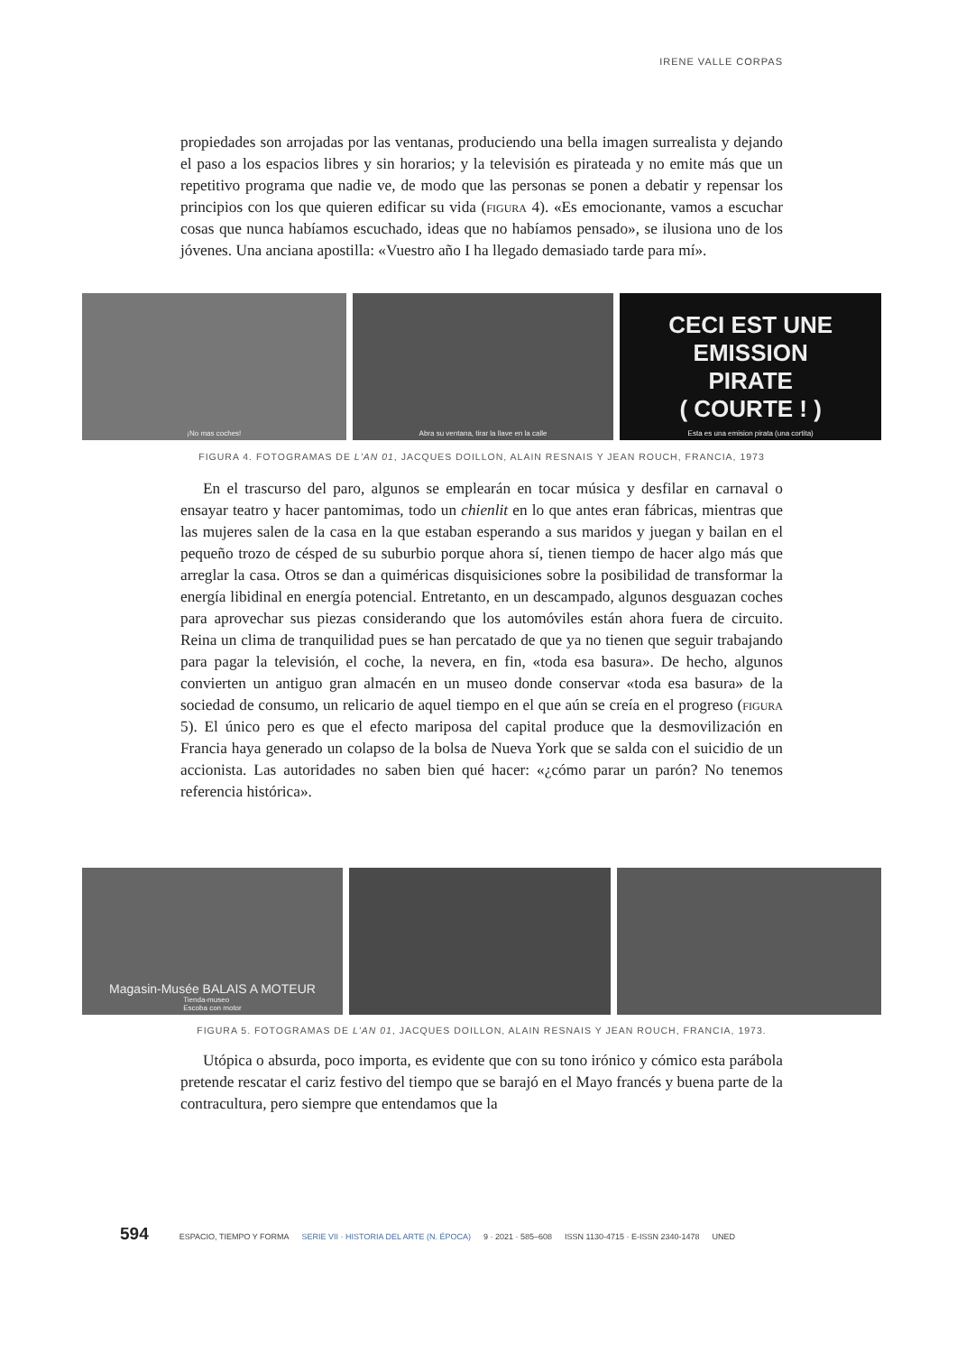IRENE VALLE CORPAS
propiedades son arrojadas por las ventanas, produciendo una bella imagen surrealista y dejando el paso a los espacios libres y sin horarios; y la televisión es pirateada y no emite más que un repetitivo programa que nadie ve, de modo que las personas se ponen a debatir y repensar los principios con los que quieren edificar su vida (figura 4). «Es emocionante, vamos a escuchar cosas que nunca habíamos escuchado, ideas que no habíamos pensado», se ilusiona uno de los jóvenes. Una anciana apostilla: «Vuestro año I ha llegado demasiado tarde para mí».
¡No mas coches! Abra su ventana, tirar la llave en la calle
CECI EST UNE
EMISSION
PIRATE
( COURTE ! )
Esta es una emision pirata (una cortita)
FIGURA 4. FOTOGRAMAS DE L'AN 01, JACQUES DOILLON, ALAIN RESNAIS Y JEAN ROUCH, FRANCIA, 1973
En el trascurso del paro, algunos se emplearán en tocar música y desfilar en carnaval o ensayar teatro y hacer pantomimas, todo un chienlit en lo que antes eran fábricas, mientras que las mujeres salen de la casa en la que estaban esperando a sus maridos y juegan y bailan en el pequeño trozo de césped de su suburbio porque ahora sí, tienen tiempo de hacer algo más que arreglar la casa. Otros se dan a quiméricas disquisiciones sobre la posibilidad de transformar la energía libidinal en energía potencial. Entretanto, en un descampado, algunos desguazan coches para aprovechar sus piezas considerando que los automóviles están ahora fuera de circuito. Reina un clima de tranquilidad pues se han percatado de que ya no tienen que seguir trabajando para pagar la televisión, el coche, la nevera, en fin, «toda esa basura». De hecho, algunos convierten un antiguo gran almacén en un museo donde conservar «toda esa basura» de la sociedad de consumo, un relicario de aquel tiempo en el que aún se creía en el progreso (figura 5). El único pero es que el efecto mariposa del capital produce que la desmovilización en Francia haya generado un colapso de la bolsa de Nueva York que se salda con el suicidio de un accionista. Las autoridades no saben bien qué hacer: «¿cómo parar un parón? No tenemos referencia histórica».
Magasin-Musée BALAIS A MOTEUR
Tienda-museo
Escoba con motor
FIGURA 5. FOTOGRAMAS DE L'AN 01, JACQUES DOILLON, ALAIN RESNAIS Y JEAN ROUCH, FRANCIA, 1973.
Utópica o absurda, poco importa, es evidente que con su tono irónico y cómico esta parábola pretende rescatar el cariz festivo del tiempo que se barajó en el Mayo francés y buena parte de la contracultura, pero siempre que entendamos que la
594 ESPACIO, TIEMPO Y FORMA SERIE VII · HISTORIA DEL ARTE (N. ÉPOCA) 9 · 2021 · 585–608 ISSN 1130-4715 · E-ISSN 2340-1478 UNED